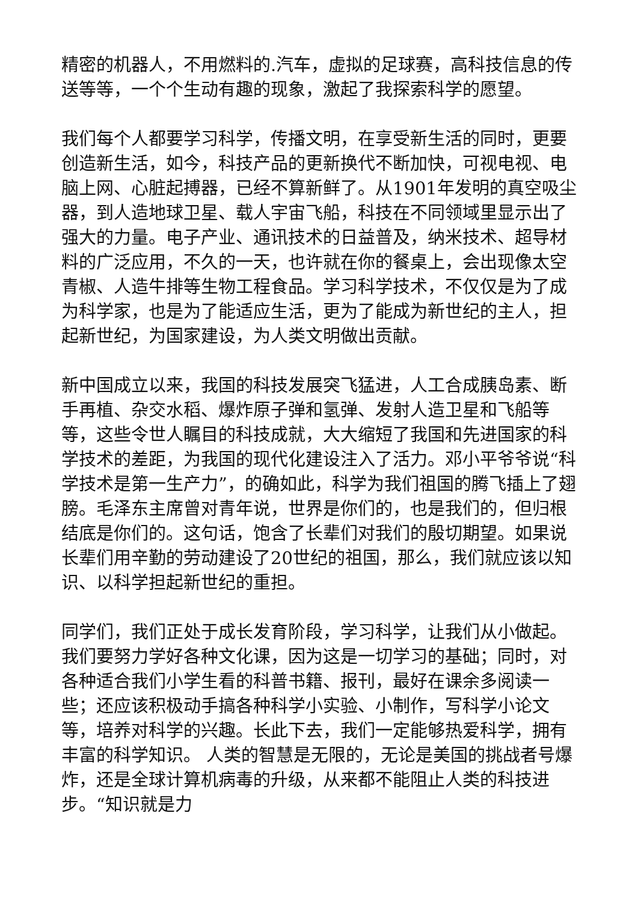精密的机器人，不用燃料的.汽车，虚拟的足球赛，高科技信息的传送等等，一个个生动有趣的现象，激起了我探索科学的愿望。
我们每个人都要学习科学，传播文明，在享受新生活的同时，更要创造新生活，如今，科技产品的更新换代不断加快，可视电视、电脑上网、心脏起搏器，已经不算新鲜了。从1901年发明的真空吸尘器，到人造地球卫星、载人宇宙飞船，科技在不同领域里显示出了强大的力量。电子产业、通讯技术的日益普及，纳米技术、超导材料的广泛应用，不久的一天，也许就在你的餐桌上，会出现像太空青椒、人造牛排等生物工程食品。学习科学技术，不仅仅是为了成为科学家，也是为了能适应生活，更为了能成为新世纪的主人，担起新世纪，为国家建设，为人类文明做出贡献。
新中国成立以来，我国的科技发展突飞猛进，人工合成胰岛素、断手再植、杂交水稻、爆炸原子弹和氢弹、发射人造卫星和飞船等等，这些令世人瞩目的科技成就，大大缩短了我国和先进国家的科学技术的差距，为我国的现代化建设注入了活力。邓小平爷爷说“科学技术是第一生产力”，的确如此，科学为我们祖国的腾飞插上了翅膀。毛泽东主席曾对青年说，世界是你们的，也是我们的，但归根结底是你们的。这句话，饱含了长辈们对我们的殷切期望。如果说长辈们用辛勤的劳动建设了20世纪的祖国，那么，我们就应该以知识、以科学担起新世纪的重担。
同学们，我们正处于成长发育阶段，学习科学，让我们从小做起。我们要努力学好各种文化课，因为这是一切学习的基础；同时，对各种适合我们小学生看的科普书籍、报刊，最好在课余多阅读一些；还应该积极动手搞各种科学小实验、小制作，写科学小论文等，培养对科学的兴趣。长此下去，我们一定能够热爱科学，拥有丰富的科学知识。 人类的智慧是无限的，无论是美国的挑战者号爆炸，还是全球计算机病毒的升级，从来都不能阻止人类的科技进步。“知识就是力